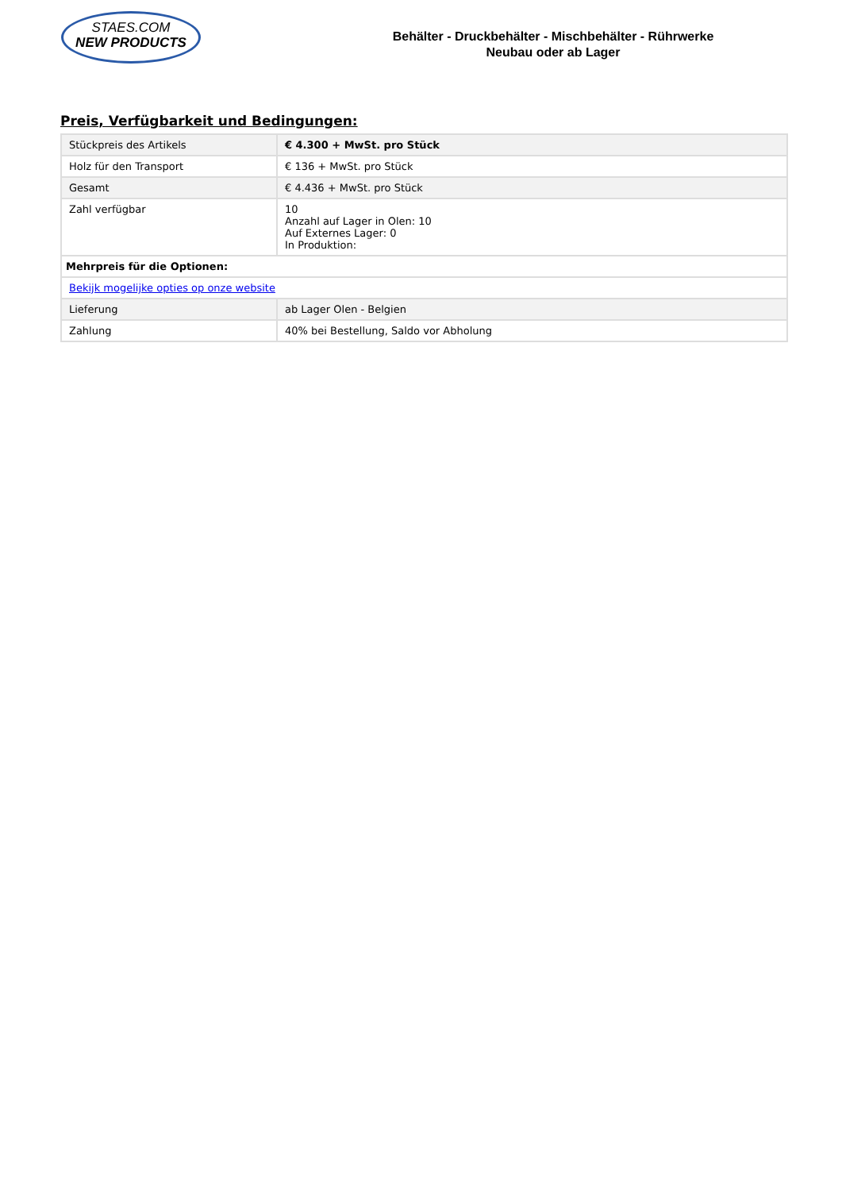STAES.COM
NEW PRODUCTS
Behälter - Druckbehälter - Mischbehälter - Rührwerke
Neubau oder ab Lager
Preis, Verfügbarkeit und Bedingungen:
| Stückpreis des Artikels | € 4.300 + MwSt. pro Stück |
| Holz für den Transport | € 136 + MwSt. pro Stück |
| Gesamt | € 4.436 + MwSt. pro Stück |
| Zahl verfügbar | 10 Anzahl auf Lager in Olen: 10 Auf Externes Lager: 0 In Produktion: |
| Mehrpreis für die Optionen: | |
| Bekijk mogelijke opties op onze website | |
| Lieferung | ab Lager Olen - Belgien |
| Zahlung | 40% bei Bestellung, Saldo vor Abholung |